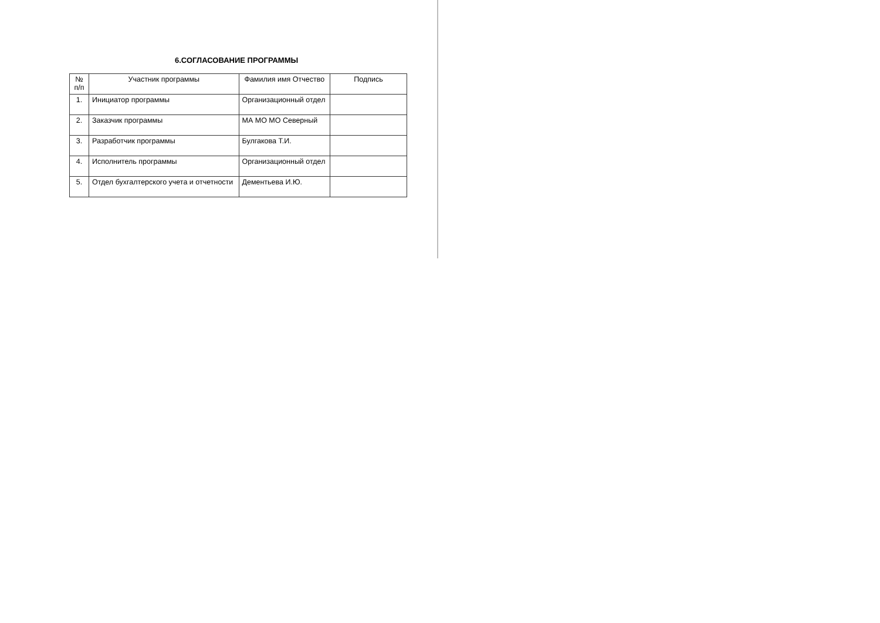6.СОГЛАСОВАНИЕ ПРОГРАММЫ
| № п/п | Участник программы | Фамилия имя Отчество | Подпись |
| --- | --- | --- | --- |
| 1. | Инициатор программы | Организационный отдел | |
| 2. | Заказчик программы | МА МО МО Северный | |
| 3. | Разработчик программы | Булгакова Т.И. | |
| 4. | Исполнитель программы | Организационный отдел | |
| 5. | Отдел бухгалтерского учета и отчетности | Дементьева И.Ю. | |